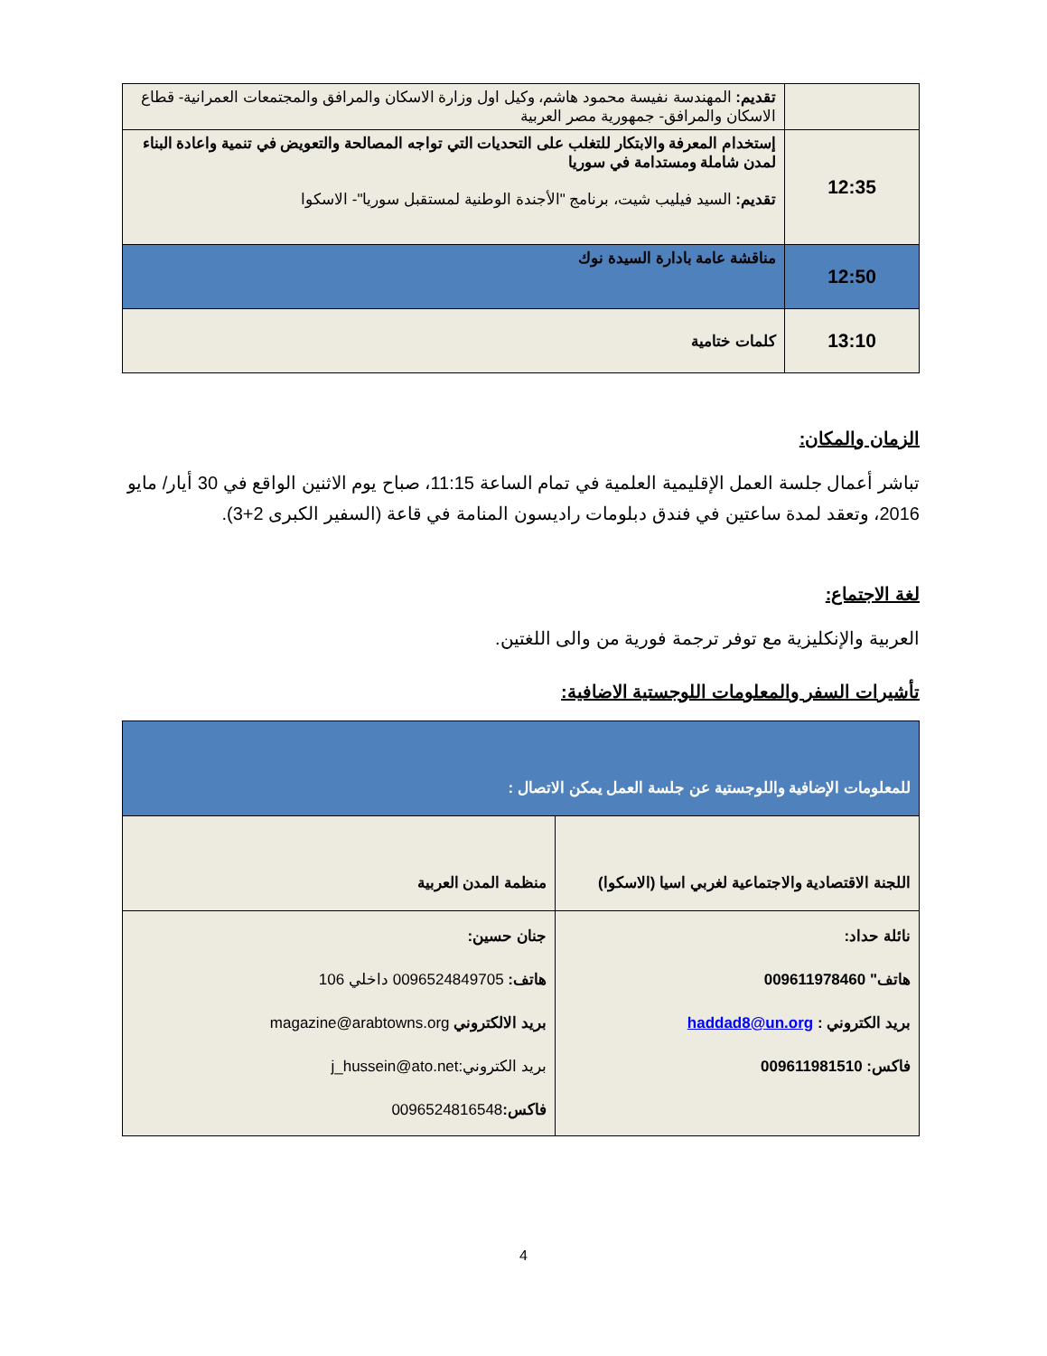| | تقديم: المهندسة نفيسة محمود هاشم، وكيل اول وزارة الاسكان والمرافق والمجتمعات العمرانية- قطاع الاسكان والمرافق- جمهورية مصر العربية |
| 12:35 | إستخدام المعرفة والابتكار للتغلب على التحديات التي تواجه المصالحة والتعويض في تنمية واعادة البناء لمدن شاملة ومستدامة في سوريا تقديم: السيد فيليب شيت، برنامج "الأجندة الوطنية لمستقبل سوريا"- الاسكوا |
| 12:50 | مناقشة عامة بادارة السيدة نوك |
| 13:10 | كلمات ختامية |
الزمان والمكان:
تباشر أعمال جلسة العمل الإقليمية العلمية في تمام الساعة 11:15، صباح يوم الاثنين الواقع في 30 أيار/ مايو 2016، وتعقد لمدة ساعتين في فندق دبلومات راديسون المنامة في قاعة (السفير الكبرى 2+3).
لغة الاجتماع:
العربية والإنكليزية مع توفر ترجمة فورية من والى اللغتين.
تأشيرات السفر والمعلومات اللوجستية الاضافية:
| للمعلومات الإضافية واللوجستية عن جلسة العمل يمكن الاتصال : | |
| اللجنة الاقتصادية والاجتماعية لغربي اسيا (الاسكوا) | منظمة المدن العربية |
| نائلة حداد: هاتف" 009611978460 بريد الكتروني : haddad8@un.org فاكس: 009611981510 | جنان حسين: هاتف: 0096524849705 داخلي 106 بريد الالكتروني magazine@arabtowns.org بريد الكتروني:j_hussein@ato.net فاكس: 0096524816548 |
4